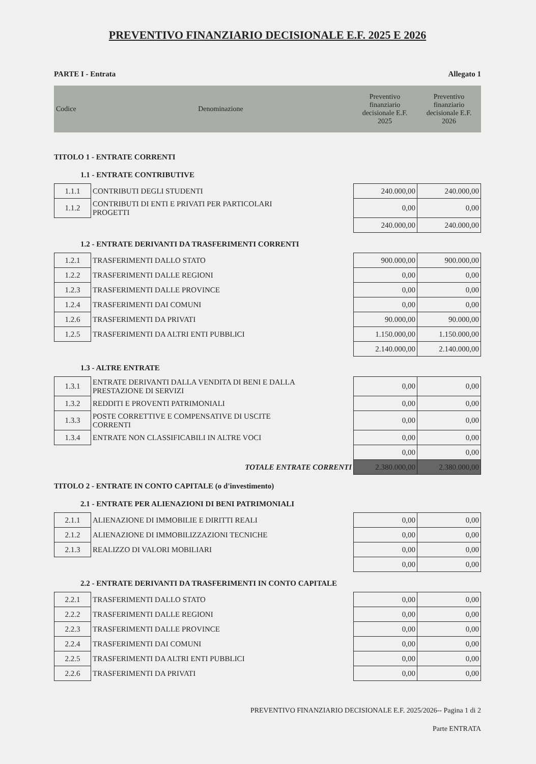PREVENTIVO FINANZIARIO DECISIONALE E.F. 2025 E 2026
PARTE I - Entrata Allegato 1
| Codice | Denominazione | Preventivo finanziario decisionale E.F. 2025 | Preventivo finanziario decisionale E.F. 2026 |
| --- | --- | --- | --- |
TITOLO 1 - ENTRATE CORRENTI
1.1 - ENTRATE CONTRIBUTIVE
| 1.1.1 | CONTRIBUTI DEGLI STUDENTI | | 240.000,00 | 240.000,00 |
| 1.1.2 | CONTRIBUTI DI ENTI E PRIVATI PER PARTICOLARI PROGETTI | | 0,00 | 0,00 |
| | | | 240.000,00 | 240.000,00 |
1.2 - ENTRATE DERIVANTI DA TRASFERIMENTI CORRENTI
| 1.2.1 | TRASFERIMENTI DALLO STATO | | 900.000,00 | 900.000,00 |
| 1.2.2 | TRASFERIMENTI DALLE REGIONI | | 0,00 | 0,00 |
| 1.2.3 | TRASFERIMENTI DALLE PROVINCE | | 0,00 | 0,00 |
| 1.2.4 | TRASFERIMENTI DAI COMUNI | | 0,00 | 0,00 |
| 1.2.6 | TRASFERIMENTI DA PRIVATI | | 90.000,00 | 90.000,00 |
| 1.2.5 | TRASFERIMENTI DA ALTRI ENTI PUBBLICI | | 1.150.000,00 | 1.150.000,00 |
| | | | 2.140.000,00 | 2.140.000,00 |
1.3 - ALTRE ENTRATE
| 1.3.1 | ENTRATE DERIVANTI DALLA VENDITA DI BENI E DALLA PRESTAZIONE DI SERVIZI | | 0,00 | 0,00 |
| 1.3.2 | REDDITI E PROVENTI PATRIMONIALI | | 0,00 | 0,00 |
| 1.3.3 | POSTE CORRETTIVE E COMPENSATIVE DI USCITE CORRENTI | | 0,00 | 0,00 |
| 1.3.4 | ENTRATE NON CLASSIFICABILI IN ALTRE VOCI | | 0,00 | 0,00 |
| | | | 0,00 | 0,00 |
| | TOTALE ENTRATE CORRENTI | | 2.380.000,00 | 2.380.000,00 |
TITOLO 2 - ENTRATE IN CONTO CAPITALE (o d'investimento)
2.1 - ENTRATE PER ALIENAZIONI DI BENI PATRIMONIALI
| 2.1.1 | ALIENAZIONE DI IMMOBILIE E DIRITTI REALI | | 0,00 | 0,00 |
| 2.1.2 | ALIENAZIONE DI IMMOBILIZZAZIONI TECNICHE | | 0,00 | 0,00 |
| 2.1.3 | REALIZZO DI VALORI MOBILIARI | | 0,00 | 0,00 |
| | | | 0,00 | 0,00 |
2.2 - ENTRATE DERIVANTI DA TRASFERIMENTI IN CONTO CAPITALE
| 2.2.1 | TRASFERIMENTI DALLO STATO | | 0,00 | 0,00 |
| 2.2.2 | TRASFERIMENTI DALLE REGIONI | | 0,00 | 0,00 |
| 2.2.3 | TRASFERIMENTI DALLE PROVINCE | | 0,00 | 0,00 |
| 2.2.4 | TRASFERIMENTI DAI COMUNI | | 0,00 | 0,00 |
| 2.2.5 | TRASFERIMENTI DA ALTRI ENTI PUBBLICI | | 0,00 | 0,00 |
| 2.2.6 | TRASFERIMENTI DA PRIVATI | | 0,00 | 0,00 |
PREVENTIVO FINANZIARIO DECISIONALE E.F. 2025/2026-- Pagina 1 di 2
Parte ENTRATA